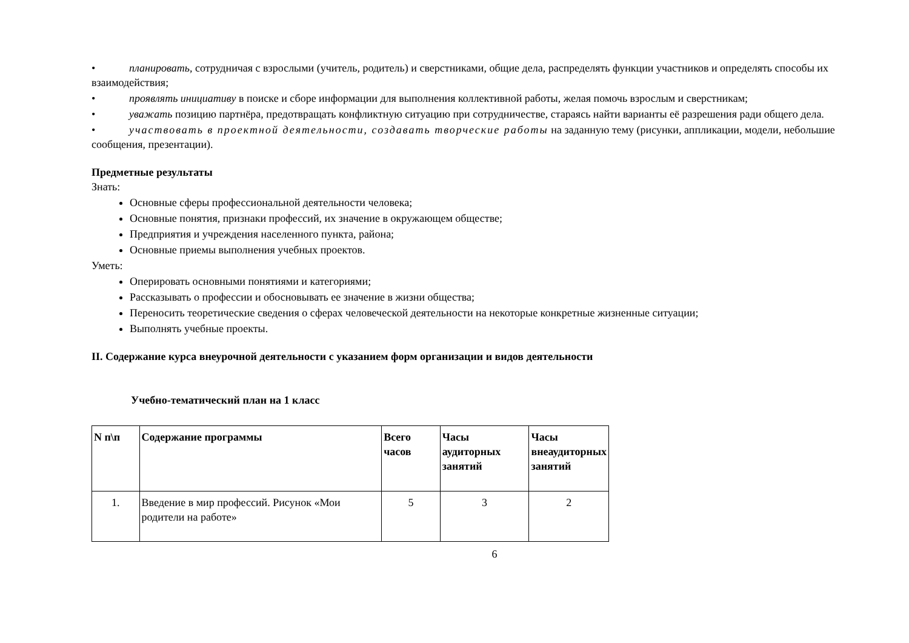• планировать, сотрудничая с взрослыми (учитель, родитель) и сверстниками, общие дела, распределять функции участников и определять способы их взаимодействия;
• проявлять инициативу в поиске и сборе информации для выполнения коллективной работы, желая помочь взрослым и сверстникам;
• уважать позицию партнёра, предотвращать конфликтную ситуацию при сотрудничестве, стараясь найти варианты её разрешения ради общего дела.
• участвовать в проектной деятельности, создавать творческие работы на заданную тему (рисунки, аппликации, модели, небольшие сообщения, презентации).
Предметные результаты
Знать:
Основные сферы профессиональной деятельности человека;
Основные понятия, признаки профессий, их значение в окружающем обществе;
Предприятия и учреждения населенного пункта, района;
Основные приемы выполнения учебных проектов.
Уметь:
Оперировать основными понятиями и категориями;
Рассказывать о профессии и обосновывать ее значение в жизни общества;
Переносить теоретические сведения о сферах человеческой деятельности на некоторые конкретные жизненные ситуации;
Выполнять учебные проекты.
II. Содержание курса внеурочной деятельности с указанием форм организации и видов деятельности
Учебно-тематический план на 1 класс
| N п\п | Содержание программы | Всего часов | Часы аудиторных занятий | Часы внеаудиторных занятий |
| --- | --- | --- | --- | --- |
| 1. | Введение в мир профессий. Рисунок «Мои родители на работе» | 5 | 3 | 2 |
6